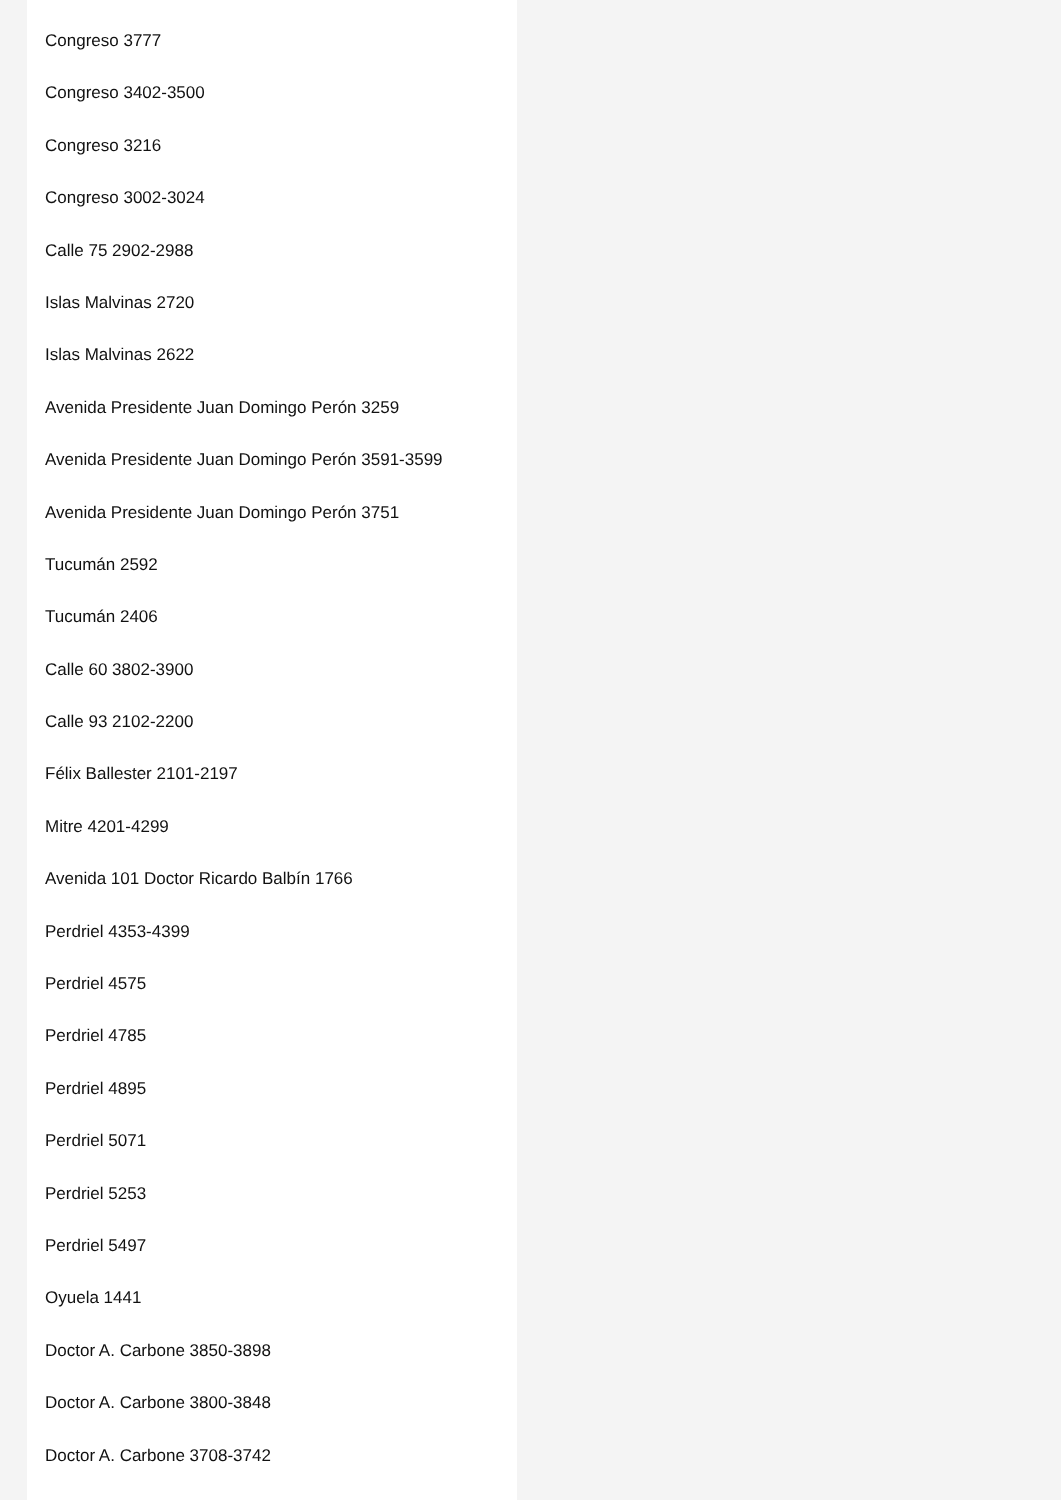Congreso 3777
Congreso 3402-3500
Congreso 3216
Congreso 3002-3024
Calle 75 2902-2988
Islas Malvinas 2720
Islas Malvinas 2622
Avenida Presidente Juan Domingo Perón 3259
Avenida Presidente Juan Domingo Perón 3591-3599
Avenida Presidente Juan Domingo Perón 3751
Tucumán 2592
Tucumán 2406
Calle 60 3802-3900
Calle 93 2102-2200
Félix Ballester 2101-2197
Mitre 4201-4299
Avenida 101 Doctor Ricardo Balbín 1766
Perdriel 4353-4399
Perdriel 4575
Perdriel 4785
Perdriel 4895
Perdriel 5071
Perdriel 5253
Perdriel 5497
Oyuela 1441
Doctor A. Carbone 3850-3898
Doctor A. Carbone 3800-3848
Doctor A. Carbone 3708-3742